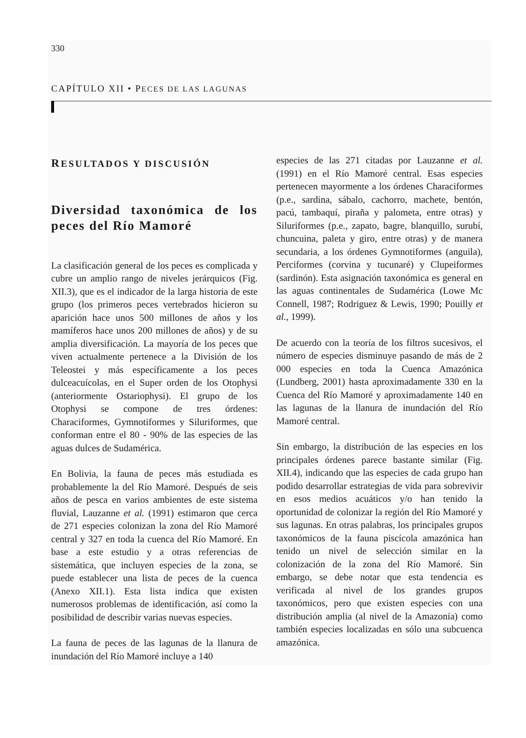330
CAPÍTULO XII • PECES DE LAS LAGUNAS
RESULTADOS Y DISCUSIÓN
Diversidad taxonómica de los peces del Río Mamoré
La clasificación general de los peces es complicada y cubre un amplio rango de niveles jerárquicos (Fig. XII.3), que es el indicador de la larga historia de este grupo (los primeros peces vertebrados hicieron su aparición hace unos 500 millones de años y los mamíferos hace unos 200 millones de años) y de su amplia diversificación. La mayoría de los peces que viven actualmente pertenece a la División de los Teleostei y más específicamente a los peces dulceacuícolas, en el Super orden de los Otophysi (anteriormente Ostariophysi). El grupo de los Otophysi se compone de tres órdenes: Characiformes, Gymnotiformes y Siluriformes, que conforman entre el 80 - 90% de las especies de las aguas dulces de Sudamérica.
En Bolivia, la fauna de peces más estudiada es probablemente la del Río Mamoré. Después de seis años de pesca en varios ambientes de este sistema fluvial, Lauzanne et al. (1991) estimaron que cerca de 271 especies colonizan la zona del Río Mamoré central y 327 en toda la cuenca del Río Mamoré. En base a este estudio y a otras referencias de sistemática, que incluyen especies de la zona, se puede establecer una lista de peces de la cuenca (Anexo XII.1). Esta lista indica que existen numerosos problemas de identificación, así como la posibilidad de describir varias nuevas especies.
La fauna de peces de las lagunas de la llanura de inundación del Río Mamoré incluye a 140
especies de las 271 citadas por Lauzanne et al. (1991) en el Río Mamoré central. Esas especies pertenecen mayormente a los órdenes Characiformes (p.e., sardina, sábalo, cachorro, machete, bentón, pacú, tambaquí, piraña y palometa, entre otras) y Siluriformes (p.e., zapato, bagre, blanquillo, surubí, chuncuina, paleta y giro, entre otras) y de manera secundaria, a los órdenes Gymnotiformes (anguila), Perciformes (corvina y tucunaré) y Clupeiformes (sardinón). Esta asignación taxonómica es general en las aguas continentales de Sudamérica (Lowe Mc Connell, 1987; Rodriguez & Lewis, 1990; Pouilly et al., 1999).
De acuerdo con la teoría de los filtros sucesivos, el número de especies disminuye pasando de más de 2 000 especies en toda la Cuenca Amazónica (Lundberg, 2001) hasta aproximadamente 330 en la Cuenca del Río Mamoré y aproximadamente 140 en las lagunas de la llanura de inundación del Río Mamoré central.
Sin embargo, la distribución de las especies en los principales órdenes parece bastante similar (Fig. XII.4), indicando que las especies de cada grupo han podido desarrollar estrategias de vida para sobrevivir en esos medios acuáticos y/o han tenido la oportunidad de colonizar la región del Río Mamoré y sus lagunas. En otras palabras, los principales grupos taxonómicos de la fauna piscícola amazónica han tenido un nivel de selección similar en la colonización de la zona del Río Mamoré. Sin embargo, se debe notar que esta tendencia es verificada al nivel de los grandes grupos taxonómicos, pero que existen especies con una distribución amplia (al nivel de la Amazonía) como también especies localizadas en sólo una subcuenca amazónica.